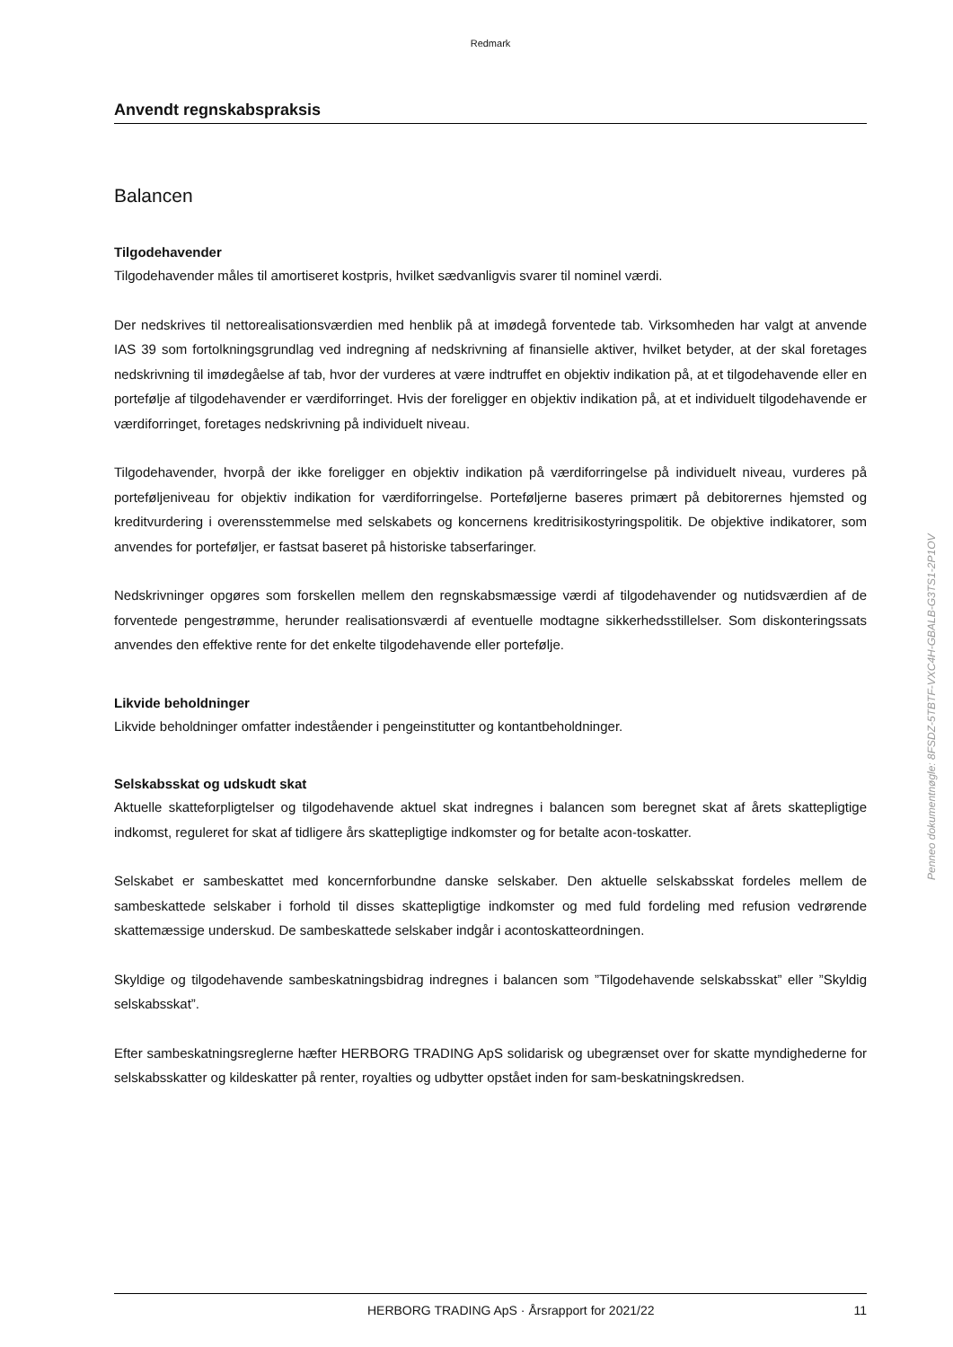Redmark
Anvendt regnskabspraksis
Balancen
Tilgodehavender
Tilgodehavender måles til amortiseret kostpris, hvilket sædvanligvis svarer til nominel værdi.
Der nedskrives til nettorealisationsværdien med henblik på at imødegå forventede tab. Virksomheden har valgt at anvende IAS 39 som fortolkningsgrundlag ved indregning af nedskrivning af finansielle aktiver, hvilket betyder, at der skal foretages nedskrivning til imødegåelse af tab, hvor der vurderes at være indtruffet en objektiv indikation på, at et tilgodehavende eller en portefølje af tilgodehavender er værdiforringet. Hvis der foreligger en objektiv indikation på, at et individuelt tilgodehavende er værdiforringet, foretages nedskrivning på individuelt niveau.
Tilgodehavender, hvorpå der ikke foreligger en objektiv indikation på værdiforringelse på individuelt niveau, vurderes på porteføljeniveau for objektiv indikation for værdiforringelse. Porteføljerne baseres primært på debitorernes hjemsted og kreditvurdering i overensstemmelse med selskabets og koncernens kreditrisikostyringspolitik. De objektive indikatorer, som anvendes for porteføljer, er fastsat baseret på historiske tabserfaringer.
Nedskrivninger opgøres som forskellen mellem den regnskabsmæssige værdi af tilgodehavender og nutidsværdien af de forventede pengestrømme, herunder realisationsværdi af eventuelle modtagne sikkerhedsstillelser. Som diskonteringssats anvendes den effektive rente for det enkelte tilgodehavende eller portefølje.
Likvide beholdninger
Likvide beholdninger omfatter indeståender i pengeinstitutter og kontantbeholdninger.
Selskabsskat og udskudt skat
Aktuelle skatteforpligtelser og tilgodehavende aktuel skat indregnes i balancen som beregnet skat af årets skattepligtige indkomst, reguleret for skat af tidligere års skattepligtige indkomster og for betalte acon-toskatter.
Selskabet er sambeskattet med koncernforbundne danske selskaber. Den aktuelle selskabsskat fordeles mellem de sambeskattede selskaber i forhold til disses skattepligtige indkomster og med fuld fordeling med refusion vedrørende skattemæssige underskud. De sambeskattede selskaber indgår i acontoskatteordningen.
Skyldige og tilgodehavende sambeskatningsbidrag indregnes i balancen som ”Tilgodehavende selskabsskat” eller ”Skyldig selskabsskat”.
Efter sambeskatningsreglerne hæfter HERBORG TRADING ApS solidarisk og ubegrænset over for skatte myndighederne for selskabsskatter og kildeskatter på renter, royalties og udbytter opstået inden for sam-beskatningskredsen.
Penneo dokumentnøgle: 8FSDZ-5TBTF-VXC4H-GBALB-G3TS1-2P1OV
HERBORG TRADING ApS · Årsrapport for 2021/22 11